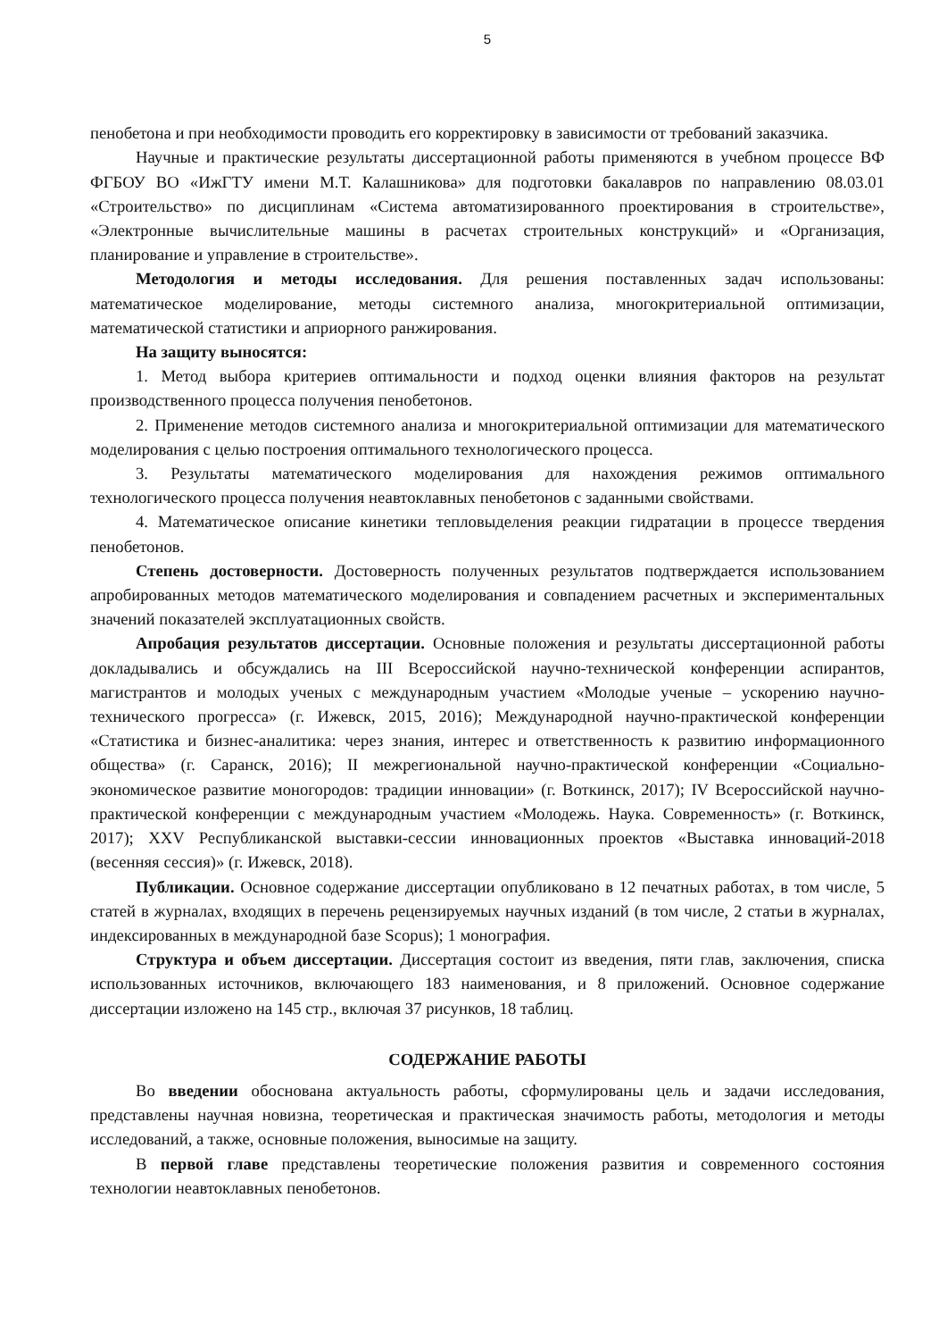5
пенобетона и при необходимости проводить его корректировку в зависимости от требований заказчика.
Научные и практические результаты диссертационной работы применяются в учебном процессе ВФ ФГБОУ ВО «ИжГТУ имени М.Т. Калашникова» для подготовки бакалавров по направлению 08.03.01 «Строительство» по дисциплинам «Система автоматизированного проектирования в строительстве», «Электронные вычислительные машины в расчетах строительных конструкций» и «Организация, планирование и управление в строительстве».
Методология и методы исследования. Для решения поставленных задач использованы: математическое моделирование, методы системного анализа, многокритериальной оптимизации, математической статистики и априорного ранжирования.
На защиту выносятся:
1. Метод выбора критериев оптимальности и подход оценки влияния факторов на результат производственного процесса получения пенобетонов.
2. Применение методов системного анализа и многокритериальной оптимизации для математического моделирования с целью построения оптимального технологического процесса.
3. Результаты математического моделирования для нахождения режимов оптимального технологического процесса получения неавтоклавных пенобетонов с заданными свойствами.
4. Математическое описание кинетики тепловыделения реакции гидратации в процессе твердения пенобетонов.
Степень достоверности. Достоверность полученных результатов подтверждается использованием апробированных методов математического моделирования и совпадением расчетных и экспериментальных значений показателей эксплуатационных свойств.
Апробация результатов диссертации. Основные положения и результаты диссертационной работы докладывались и обсуждались на III Всероссийской научно-технической конференции аспирантов, магистрантов и молодых ученых с международным участием «Молодые ученые – ускорению научно-технического прогресса» (г. Ижевск, 2015, 2016); Международной научно-практической конференции «Статистика и бизнес-аналитика: через знания, интерес и ответственность к развитию информационного общества» (г. Саранск, 2016); II межрегиональной научно-практической конференции «Социально-экономическое развитие моногородов: традиции инновации» (г. Воткинск, 2017); IV Всероссийской научно-практической конференции с международным участием «Молодежь. Наука. Современность» (г. Воткинск, 2017); XXV Республиканской выставки-сессии инновационных проектов «Выставка инноваций-2018 (весенняя сессия)» (г. Ижевск, 2018).
Публикации. Основное содержание диссертации опубликовано в 12 печатных работах, в том числе, 5 статей в журналах, входящих в перечень рецензируемых научных изданий (в том числе, 2 статьи в журналах, индексированных в международной базе Scopus); 1 монография.
Структура и объем диссертации. Диссертация состоит из введения, пяти глав, заключения, списка использованных источников, включающего 183 наименования, и 8 приложений. Основное содержание диссертации изложено на 145 стр., включая 37 рисунков, 18 таблиц.
СОДЕРЖАНИЕ РАБОТЫ
Во введении обоснована актуальность работы, сформулированы цель и задачи исследования, представлены научная новизна, теоретическая и практическая значимость работы, методология и методы исследований, а также, основные положения, выносимые на защиту.
В первой главе представлены теоретические положения развития и современного состояния технологии неавтоклавных пенобетонов.